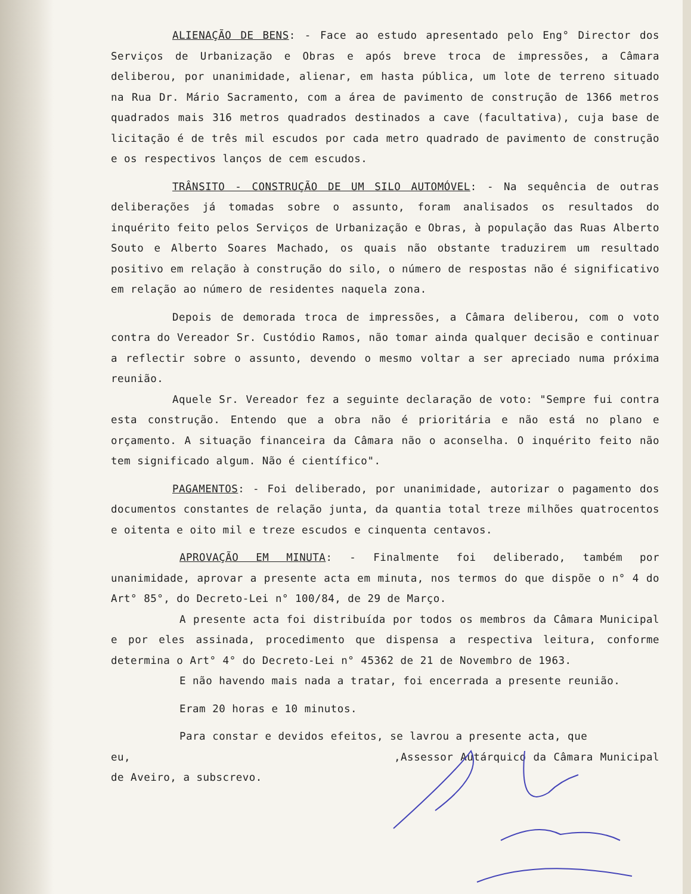ALIENAÇÃO DE BENS: - Face ao estudo apresentado pelo Eng° Director dos Serviços de Urbanização e Obras e após breve troca de impressões, a Câmara deliberou, por unanimidade, alienar, em hasta pública, um lote de terreno situado na Rua Dr. Mário Sacramento, com a área de pavimento de construção de 1366 metros quadrados mais 316 metros quadrados destinados a cave (facultativa), cuja base de licitação é de três mil escudos por cada metro quadrado de pavimento de construção e os respectivos lanços de cem escudos.
TRÂNSITO - CONSTRUÇÃO DE UM SILO AUTOMÓVEL: - Na sequência de outras deliberações já tomadas sobre o assunto, foram analisados os resultados do inquérito feito pelos Serviços de Urbanização e Obras, à população das Ruas Alberto Souto e Alberto Soares Machado, os quais não obstante traduzirem um resultado positivo em relação à construção do silo, o número de respostas não é significativo em relação ao número de residentes naquela zona.
Depois de demorada troca de impressões, a Câmara deliberou, com o voto contra do Vereador Sr. Custódio Ramos, não tomar ainda qualquer decisão e continuar a reflectir sobre o assunto, devendo o mesmo voltar a ser apreciado numa próxima reunião.
Aquele Sr. Vereador fez a seguinte declaração de voto: "Sempre fui contra esta construção. Entendo que a obra não é prioritária e não está no plano e orçamento. A situação financeira da Câmara não o aconselha. O inquérito feito não tem significado algum. Não é científico".
PAGAMENTOS: - Foi deliberado, por unanimidade, autorizar o pagamento dos documentos constantes de relação junta, da quantia total treze milhões quatrocentos e oitenta e oito mil e treze escudos e cinquenta centavos.
APROVAÇÃO EM MINUTA: - Finalmente foi deliberado, também por unanimidade, aprovar a presente acta em minuta, nos termos do que dispõe o n° 4 do Art° 85°, do Decreto-Lei n° 100/84, de 29 de Março.
A presente acta foi distribuída por todos os membros da Câmara Municipal e por eles assinada, procedimento que dispensa a respectiva leitura, conforme determina o Art° 4° do Decreto-Lei n° 45362 de 21 de Novembro de 1963.
E não havendo mais nada a tratar, foi encerrada a presente reunião.
Eram 20 horas e 10 minutos.
Para constar e devidos efeitos, se lavrou a presente acta, que
eu, ,Assessor Autárquico da Câmara Municipal de Aveiro, a subscrevo.